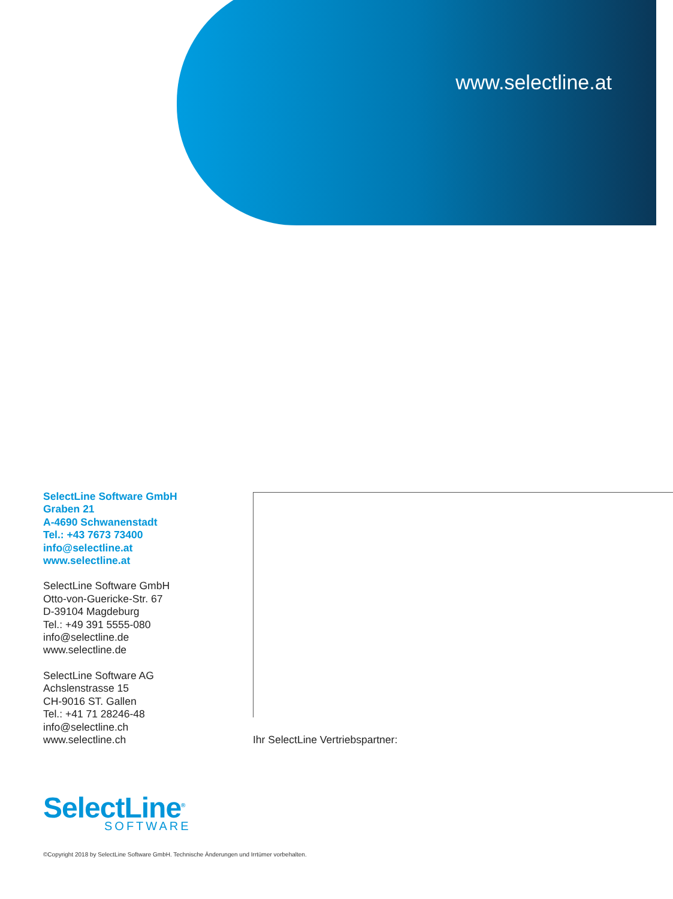www.selectline.at
SelectLine Software GmbH
Graben 21
A-4690 Schwanenstadt
Tel.: +43 7673 73400
info@selectline.at
www.selectline.at
SelectLine Software GmbH
Otto-von-Guericke-Str. 67
D-39104 Magdeburg
Tel.: +49 391 5555-080
info@selectline.de
www.selectline.de
SelectLine Software AG
Achslenstrasse 15
CH-9016 ST. Gallen
Tel.: +41 71 28246-48
info@selectline.ch
www.selectline.ch
Ihr SelectLine Vertriebspartner:
SelectLine<sup>®</sup>
SOFTWARE
©Copyright 2018 by SelectLine Software GmbH. Technische Änderungen und Irrtümer vorbehalten.